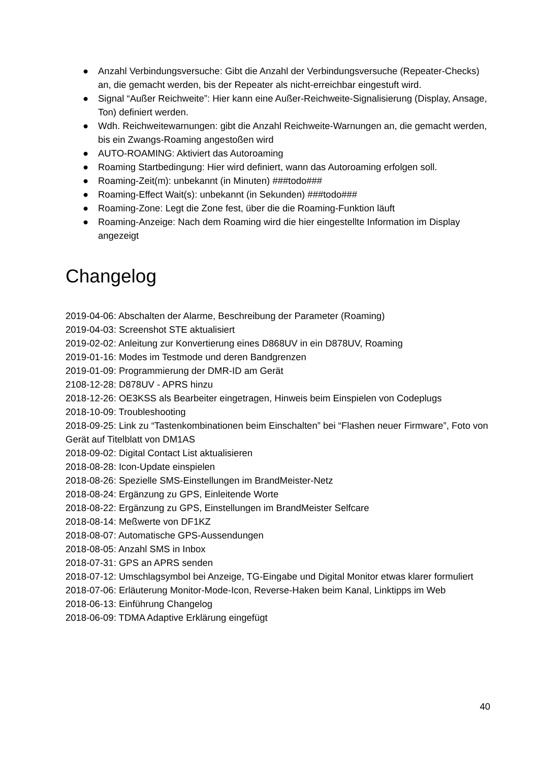● Anzahl Verbindungsversuche: Gibt die Anzahl der Verbindungsversuche (Repeater-Checks) an, die gemacht werden, bis der Repeater als nicht-erreichbar eingestuft wird.
● Signal “Außer Reichweite”: Hier kann eine Außer-Reichweite-Signalisierung (Display, Ansage, Ton) definiert werden.
● Wdh. Reichweitewarnungen: gibt die Anzahl Reichweite-Warnungen an, die gemacht werden, bis ein Zwangs-Roaming angestoßen wird
● AUTO-ROAMING: Aktiviert das Autoroaming
● Roaming Startbedingung: Hier wird definiert, wann das Autoroaming erfolgen soll.
● Roaming-Zeit(m): unbekannt (in Minuten) ###todo###
● Roaming-Effect Wait(s): unbekannt (in Sekunden) ###todo###
● Roaming-Zone: Legt die Zone fest, über die die Roaming-Funktion läuft
● Roaming-Anzeige: Nach dem Roaming wird die hier eingestellte Information im Display angezeigt
Changelog
2019-04-06: Abschalten der Alarme, Beschreibung der Parameter (Roaming)
2019-04-03: Screenshot STE aktualisiert
2019-02-02: Anleitung zur Konvertierung eines D868UV in ein D878UV, Roaming
2019-01-16: Modes im Testmode und deren Bandgrenzen
2019-01-09: Programmierung der DMR-ID am Gerät
2108-12-28: D878UV - APRS hinzu
2018-12-26: OE3KSS als Bearbeiter eingetragen, Hinweis beim Einspielen von Codeplugs
2018-10-09: Troubleshooting
2018-09-25: Link zu “Tastenkombinationen beim Einschalten” bei “Flashen neuer Firmware”, Foto von Gerät auf Titelblatt von DM1AS
2018-09-02: Digital Contact List aktualisieren
2018-08-28: Icon-Update einspielen
2018-08-26: Spezielle SMS-Einstellungen im BrandMeister-Netz
2018-08-24: Ergänzung zu GPS, Einleitende Worte
2018-08-22: Ergänzung zu GPS, Einstellungen im BrandMeister Selfcare
2018-08-14: Meßwerte von DF1KZ
2018-08-07: Automatische GPS-Aussendungen
2018-08-05: Anzahl SMS in Inbox
2018-07-31: GPS an APRS senden
2018-07-12: Umschlagsymbol bei Anzeige, TG-Eingabe und Digital Monitor etwas klarer formuliert
2018-07-06: Erläuterung Monitor-Mode-Icon, Reverse-Haken beim Kanal, Linktipps im Web
2018-06-13: Einführung Changelog
2018-06-09: TDMA Adaptive Erklärung eingefügt
40